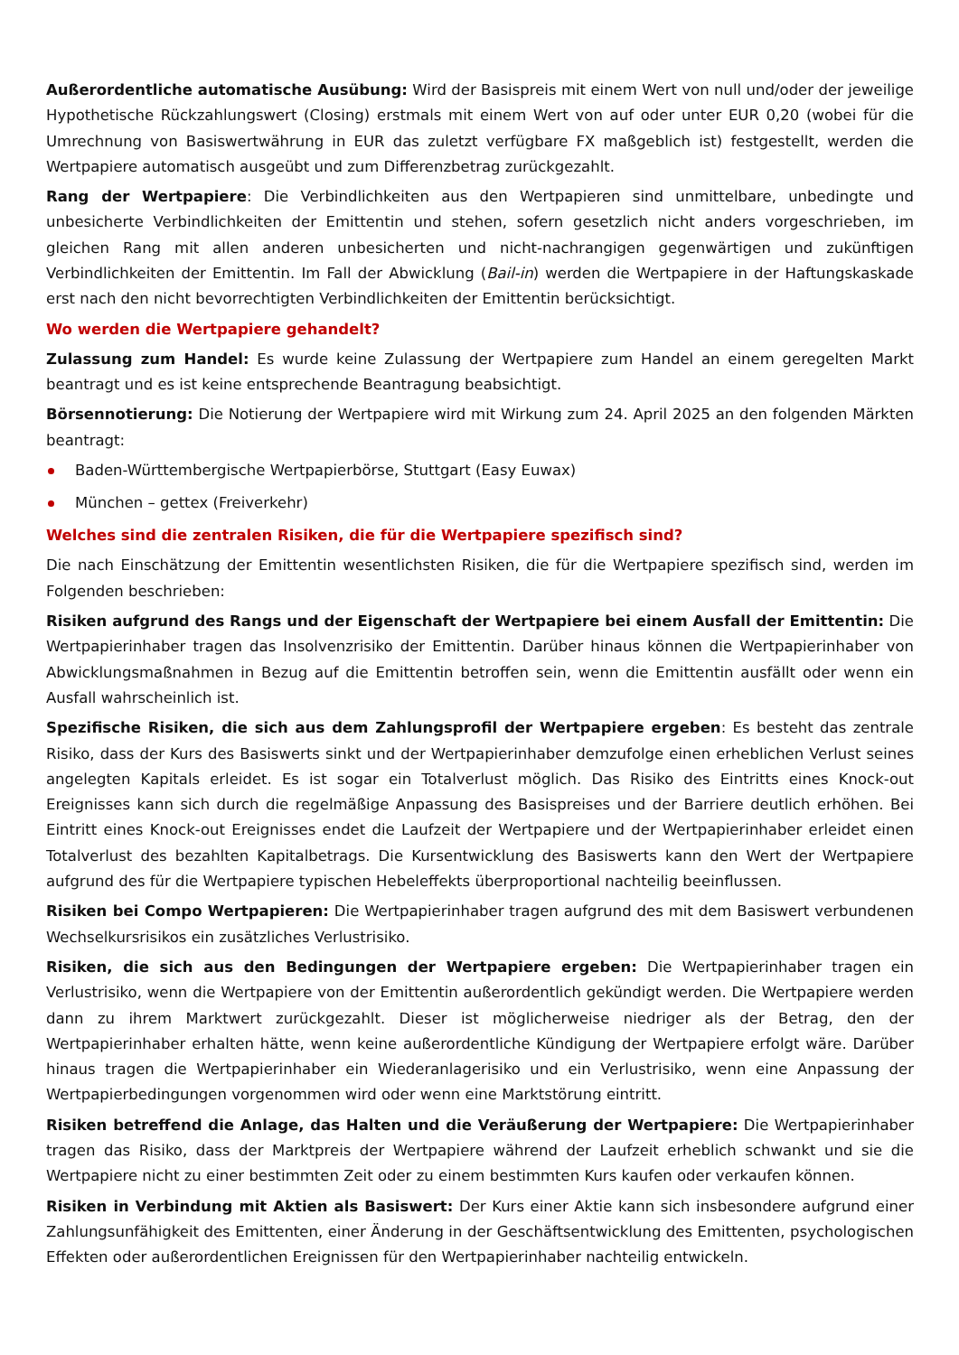Außerordentliche automatische Ausübung: Wird der Basispreis mit einem Wert von null und/oder der jeweilige Hypothetische Rückzahlungswert (Closing) erstmals mit einem Wert von auf oder unter EUR 0,20 (wobei für die Umrechnung von Basiswertwährung in EUR das zuletzt verfügbare FX maßgeblich ist) festgestellt, werden die Wertpapiere automatisch ausgeübt und zum Differenzbetrag zurückgezahlt.
Rang der Wertpapiere: Die Verbindlichkeiten aus den Wertpapieren sind unmittelbare, unbedingte und unbesicherte Verbindlichkeiten der Emittentin und stehen, sofern gesetzlich nicht anders vorgeschrieben, im gleichen Rang mit allen anderen unbesicherten und nicht-nachrangigen gegenwärtigen und zukünftigen Verbindlichkeiten der Emittentin. Im Fall der Abwicklung (Bail-in) werden die Wertpapiere in der Haftungskaskade erst nach den nicht bevorrechtigten Verbindlichkeiten der Emittentin berücksichtigt.
Wo werden die Wertpapiere gehandelt?
Zulassung zum Handel: Es wurde keine Zulassung der Wertpapiere zum Handel an einem geregelten Markt beantragt und es ist keine entsprechende Beantragung beabsichtigt.
Börsennotierung: Die Notierung der Wertpapiere wird mit Wirkung zum 24. April 2025 an den folgenden Märkten beantragt:
Baden-Württembergische Wertpapierbörse, Stuttgart (Easy Euwax)
München – gettex (Freiverkehr)
Welches sind die zentralen Risiken, die für die Wertpapiere spezifisch sind?
Die nach Einschätzung der Emittentin wesentlichsten Risiken, die für die Wertpapiere spezifisch sind, werden im Folgenden beschrieben:
Risiken aufgrund des Rangs und der Eigenschaft der Wertpapiere bei einem Ausfall der Emittentin: Die Wertpapierinhaber tragen das Insolvenzrisiko der Emittentin. Darüber hinaus können die Wertpapierinhaber von Abwicklungsmaßnahmen in Bezug auf die Emittentin betroffen sein, wenn die Emittentin ausfällt oder wenn ein Ausfall wahrscheinlich ist.
Spezifische Risiken, die sich aus dem Zahlungsprofil der Wertpapiere ergeben: Es besteht das zentrale Risiko, dass der Kurs des Basiswerts sinkt und der Wertpapierinhaber demzufolge einen erheblichen Verlust seines angelegten Kapitals erleidet. Es ist sogar ein Totalverlust möglich. Das Risiko des Eintritts eines Knock-out Ereignisses kann sich durch die regelmäßige Anpassung des Basispreises und der Barriere deutlich erhöhen. Bei Eintritt eines Knock-out Ereignisses endet die Laufzeit der Wertpapiere und der Wertpapierinhaber erleidet einen Totalverlust des bezahlten Kapitalbetrags. Die Kursentwicklung des Basiswerts kann den Wert der Wertpapiere aufgrund des für die Wertpapiere typischen Hebeleffekts überproportional nachteilig beeinflussen.
Risiken bei Compo Wertpapieren: Die Wertpapierinhaber tragen aufgrund des mit dem Basiswert verbundenen Wechselkursrisikos ein zusätzliches Verlustrisiko.
Risiken, die sich aus den Bedingungen der Wertpapiere ergeben: Die Wertpapierinhaber tragen ein Verlustrisiko, wenn die Wertpapiere von der Emittentin außerordentlich gekündigt werden. Die Wertpapiere werden dann zu ihrem Marktwert zurückgezahlt. Dieser ist möglicherweise niedriger als der Betrag, den der Wertpapierinhaber erhalten hätte, wenn keine außerordentliche Kündigung der Wertpapiere erfolgt wäre. Darüber hinaus tragen die Wertpapierinhaber ein Wiederanlagerisiko und ein Verlustrisiko, wenn eine Anpassung der Wertpapierbedingungen vorgenommen wird oder wenn eine Marktstörung eintritt.
Risiken betreffend die Anlage, das Halten und die Veräußerung der Wertpapiere: Die Wertpapierinhaber tragen das Risiko, dass der Marktpreis der Wertpapiere während der Laufzeit erheblich schwankt und sie die Wertpapiere nicht zu einer bestimmten Zeit oder zu einem bestimmten Kurs kaufen oder verkaufen können.
Risiken in Verbindung mit Aktien als Basiswert: Der Kurs einer Aktie kann sich insbesondere aufgrund einer Zahlungsunfähigkeit des Emittenten, einer Änderung in der Geschäftsentwicklung des Emittenten, psychologischen Effekten oder außerordentlichen Ereignissen für den Wertpapierinhaber nachteilig entwickeln.